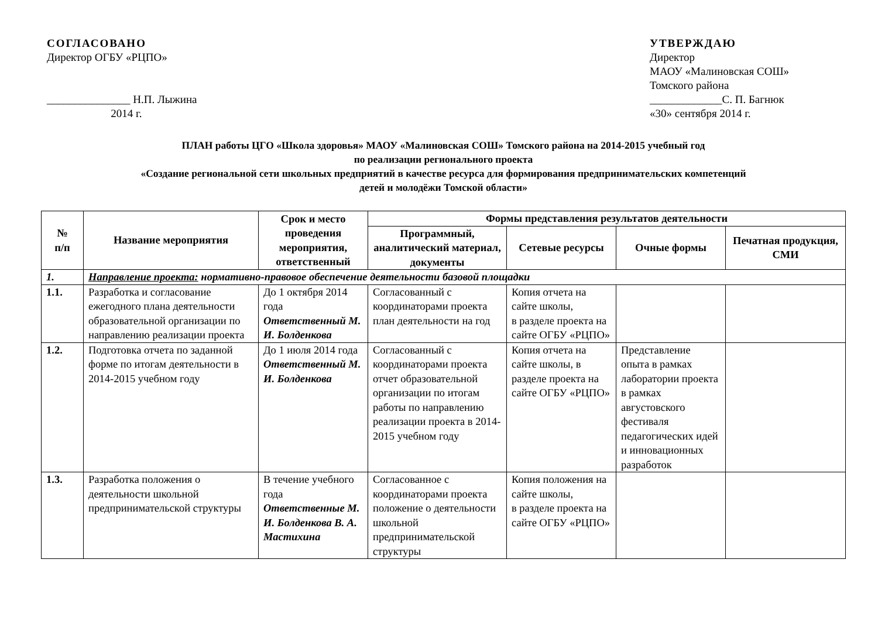СОГЛАСОВАНО
Директор ОГБУ «РЦПО»
_______________ Н.П. Лыжина
2014 г.
УТВЕРЖДАЮ
Директор
МАОУ «Малиновская СОШ»
Томского района
_____________С. П. Багнюк
«30» сентября 2014 г.
ПЛАН работы ЦГО «Школа здоровья» МАОУ «Малиновская СОШ» Томского района на 2014-2015 учебный год
по реализации регионального проекта
«Создание региональной сети школьных предприятий в качестве ресурса для формирования предпринимательских компетенций
детей и молодёжи Томской области»
| № п/п | Название мероприятия | Срок и место проведения мероприятия, ответственный | Формы представления результатов деятельности | | | |
| --- | --- | --- | --- | --- | --- | --- |
| | | | Программный, аналитический материал, документы | Сетевые ресурсы | Очные формы | Печатная продукция, СМИ |
| 1. | Направление проекта: нормативно-правовое обеспечение деятельности базовой площадки | | | | | |
| 1.1. | Разработка и согласование ежегодного плана деятельности образовательной организации по направлению реализации проекта | До 1 октября 2014 года Ответственный М. И. Болденкова | Согласованный с координаторами проекта план деятельности на год | Копия отчета на сайте школы, в разделе проекта на сайте ОГБУ «РЦПО» | | |
| 1.2. | Подготовка отчета по заданной форме по итогам деятельности в 2014-2015 учебном году | До 1 июля 2014 года Ответственный М. И. Болденкова | Согласованный с координаторами проекта отчет образовательной организации по итогам работы по направлению реализации проекта в 2014-2015 учебном году | Копия отчета на сайте школы, в разделе проекта на сайте ОГБУ «РЦПО» | Представление опыта в рамках лаборатории проекта в рамках августовского фестиваля педагогических идей и инновационных разработок | |
| 1.3. | Разработка положения о деятельности школьной предпринимательской структуры | В течение учебного года Ответственные М. И. Болденкова В. А. Мастихина | Согласованное с координаторами проекта положение о деятельности школьной предпринимательской структуры | Копия положения на сайте школы, в разделе проекта на сайте ОГБУ «РЦПО» | | |